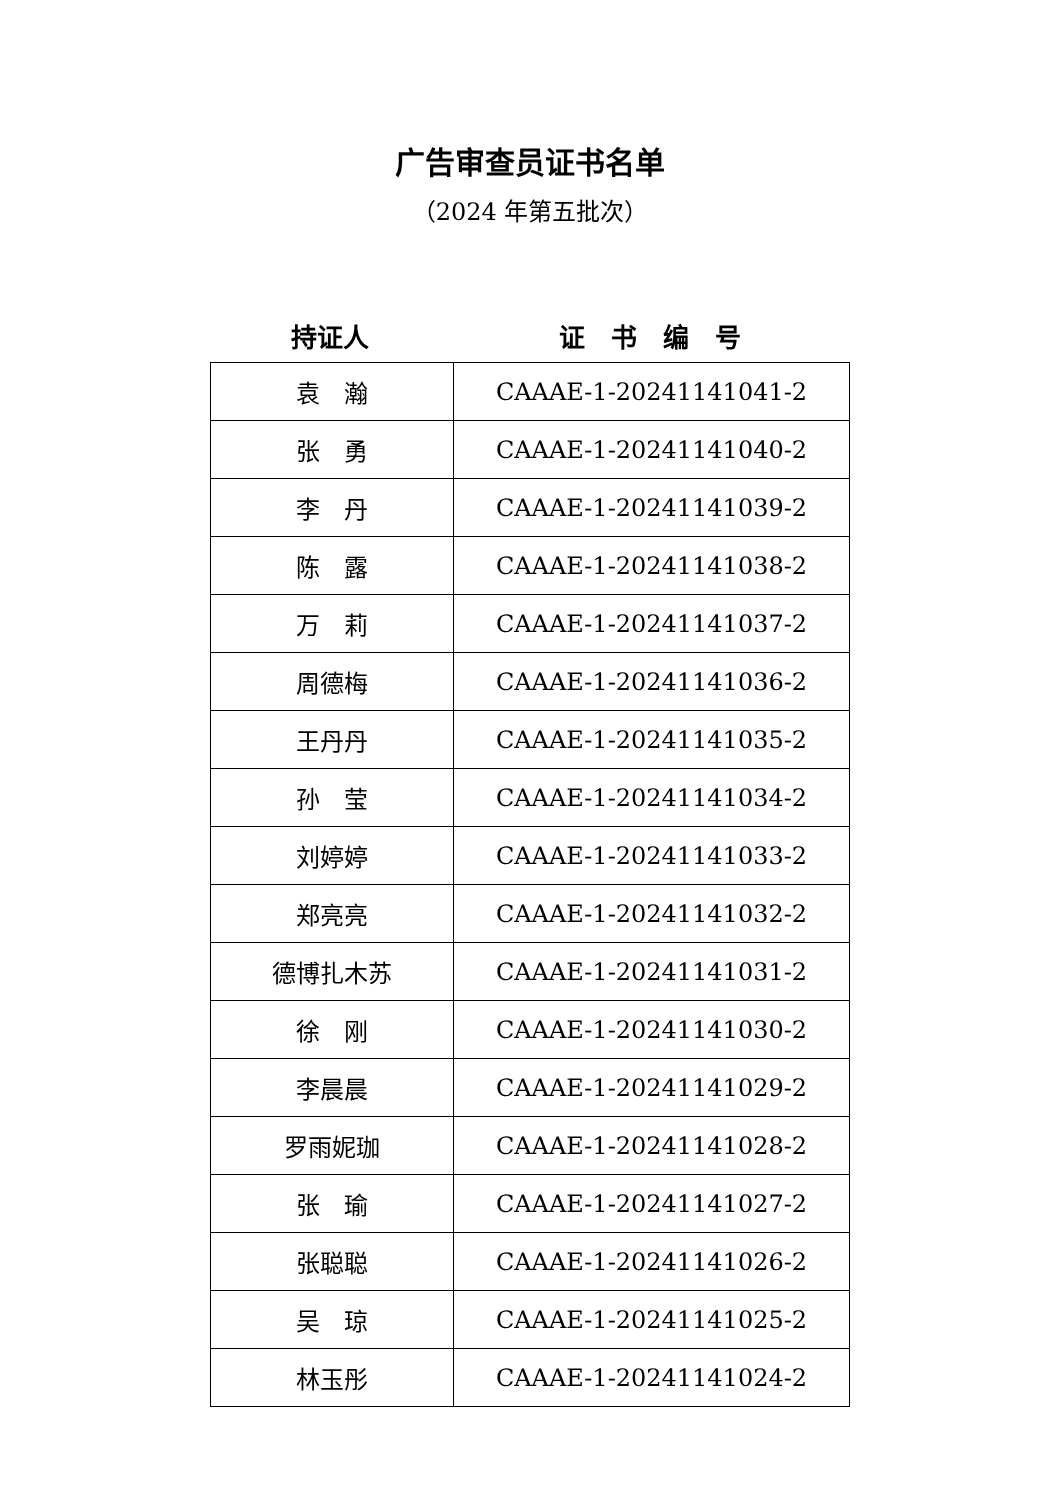广告审查员证书名单
（2024 年第五批次）
持证人 证　书　编　号
| 袁 瀚 | CAAAE-1-20241141041-2 |
| 张 勇 | CAAAE-1-20241141040-2 |
| 李 丹 | CAAAE-1-20241141039-2 |
| 陈 露 | CAAAE-1-20241141038-2 |
| 万 莉 | CAAAE-1-20241141037-2 |
| 周德梅 | CAAAE-1-20241141036-2 |
| 王丹丹 | CAAAE-1-20241141035-2 |
| 孙 莹 | CAAAE-1-20241141034-2 |
| 刘婷婷 | CAAAE-1-20241141033-2 |
| 郑亮亮 | CAAAE-1-20241141032-2 |
| 德博扎木苏 | CAAAE-1-20241141031-2 |
| 徐 刚 | CAAAE-1-20241141030-2 |
| 李晨晨 | CAAAE-1-20241141029-2 |
| 罗雨妮珈 | CAAAE-1-20241141028-2 |
| 张 瑜 | CAAAE-1-20241141027-2 |
| 张聪聪 | CAAAE-1-20241141026-2 |
| 吴 琼 | CAAAE-1-20241141025-2 |
| 林玉彤 | CAAAE-1-20241141024-2 |